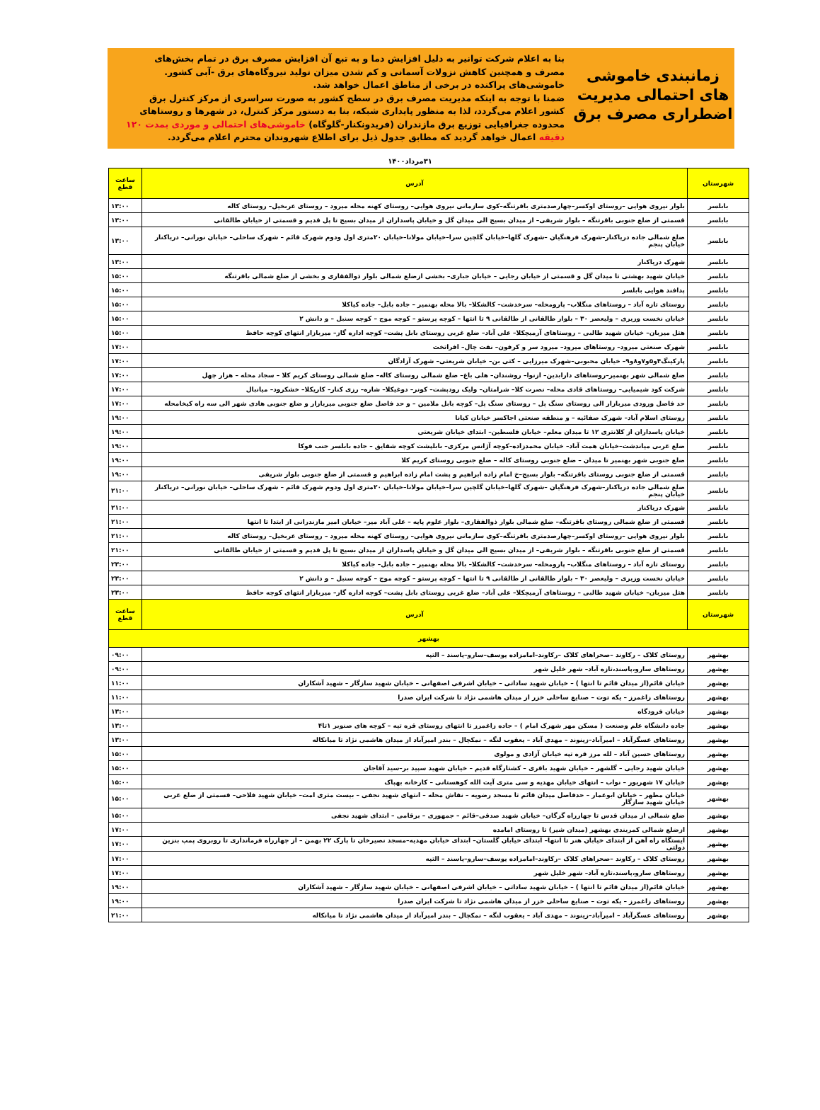زمانبندی خاموشی های احتمالی مدیریت اضطراری مصرف برق
بنا به اعلام شرکت توانیر به دلیل افزایش دما و به تبع آن افزایش مصرف برق در تمام بخش‌های مصرف و همچنین کاهش نزولات آسمانی و کم شدن میزان تولید نیروگاه‌های برق -آبی کشور. خاموشی‌های پراکنده در برخی از مناطق اعمال خواهد شد.
ضمنا با توجه به اینکه مدیریت مصرف برق در سطح کشور به صورت سراسری از مرکز کنترل برق کشور اعلام می‌گردد، لذا به منظور پایداری شبکه، بنا به دستور مرکز کنترل، در شهرها و روستاهای محدوده جغرافیایی توزیع برق مازندران (فریدونکنار-گلوگاه) خاموشی‌های احتمالی و موردی بمدت ۱۲۰ دقیقه اعمال خواهد گردید که مطابق جدول ذیل برای اطلاع شهروندان محترم اعلام می‌گردد.
۳۱مرداد۱۴۰۰
| شهرستان | آدرس | ساعت قطع |
| --- | --- | --- |
| بابلسر | بلوار نیروی هوایی –روستای اوکسر–چهارصدمتری باقرتنگه–کوی سازمانی نیروی هوایی– روستای کهنه محله میرود – روستای عربخیل– روستای کاله | ۱۳:۰۰ |
| بابلسر | قسمتی از ضلع جنوبی باقرتنگه – بلوار شریفی– از میدان بسیج الی میدان گل و خیابان پاسداران از میدان بسیج تا پل قدیم و قسمتی از خیابان طالقانی | ۱۳:۰۰ |
| بابلسر | ضلع شمالی جاده دریاکنار–شهرک فرهنگیان –شهرک گلها–خیابان گلچین سرا–خیابان مولانا–خیابان ۲۰متری اول ودوم شهرک قائم – شهرک ساحلی– خیابان نورانی– دریاکنار خیابان پنجم | ۱۳:۰۰ |
| بابلسر | شهرک دریاکنار | ۱۳:۰۰ |
| بابلسر | خیابان شهید بهشتی تا میدان گل و قسمتی از خیابان رجایی – خیابان جباری– بخشی ازضلع شمالی بلوار ذوالفقاری و بخشی از ضلع شمالی باقرتنگه | ۱۵:۰۰ |
| بابلسر | پدافند هوایی بابلسر | ۱۵:۰۰ |
| بابلسر | روستای تازه آباد – روستاهای منگلاب– پارومحله– سرخدشت– کالشکلا– بالا محله بهنمیر – جاده بابل– جاده کیاکلا | ۱۵:۰۰ |
| بابلسر | خیابان نخست وزیری – ولیعصر ۳۰ – بلوار طالقانی از طالقانی ۹ تا انتها – کوچه پرستو – کوچه موج – کوچه سنبل – و دانش ۲ | ۱۵:۰۰ |
| بابلسر | هتل میزبان– خیابان شهید طالبی – روستاهای آرمیچکلا– علی آباد– ضلع غربی روستای بابل پشت– کوچه اداره گاز– میربازار انتهای کوچه حافظ | ۱۵:۰۰ |
| بابلسر | شهرک صنعتی میرود– روستاهای میرود– میرود سر و کرفون– نفت چال– افراتخت | ۱۷:۰۰ |
| بابلسر | پارکینگ۴و۵و۷و۸و۹– خیابان محبوبی–شهرک میرزایی – کتی بن– خیابان شریعتی– شهرک آزادگان | ۱۷:۰۰ |
| بابلسر | ضلع شمالی شهر بهنمیر–روستاهای دارابدین– ازنوا– روشندان– هلی باغ– ضلع شمالی روستای کاله– ضلع شمالی روستای کریم کلا – سجاد محله – هزار چهل | ۱۷:۰۰ |
| بابلسر | شرکت کود شیمیایی– روستاهای قادی محله– نصرت کلا– شرامتان– ولیک رودپشت– کونر– دوغیکلا– شاره– رزی کنار– کاریکلا– خشکرود– میانبال | ۱۷:۰۰ |
| بابلسر | حد فاصل ورودی میربازار الی روستای سنگ پل – روستای سنگ پل– کوچه بابل ملامین – و حد فاصل ضلع جنوبی میربازار و ضلع جنوبی هادی شهر الی سه راه کیخامحله | ۱۷:۰۰ |
| بابلسر | روستای اسلام آباد– شهرک صفائیه – و منطقه صنعتی اجاکسر خیابان کیانا | ۱۹:۰۰ |
| بابلسر | خیابان پاسداران از کلانتری ۱۲ تا میدان معلم– خیابان فلسطین– ابتدای خیابان شریعتی | ۱۹:۰۰ |
| بابلسر | ضلع غربی میاندشت–خیابان همت آباد– خیابان محمدزاده–کوچه آژانس مرکزی– بابلپشت کوچه شقایق – جاده بابلسر جنب فوکا | ۱۹:۰۰ |
| بابلسر | ضلع جنوبی شهر بهنمیر تا میدان – ضلع جنوبی روستای کاله – ضلع جنوبی روستای کریم کلا | ۱۹:۰۰ |
| بابلسر | قسمتی از ضلع جنوبی روستای باقرتنگه– بلوار بسیج–خ امام زاده ابراهیم و پشت امام زاده ابراهیم و قسمتی از ضلع جنوبی بلوار شریفی | ۱۹:۰۰ |
| بابلسر | ضلع شمالی جاده دریاکنار–شهرک فرهنگیان –شهرک گلها–خیابان گلچین سرا–خیابان مولانا–خیابان ۲۰متری اول ودوم شهرک قائم – شهرک ساحلی– خیابان نورانی– دریاکنار خیابان پنجم | ۲۱:۰۰ |
| بابلسر | شهرک دریاکنار | ۲۱:۰۰ |
| بابلسر | قسمتی از ضلع شمالی روستای باقرتنگه– ضلع شمالی بلوار ذوالفقاری– بلوار علوم پایه – علی آباد میر– خیابان امیر مازندرانی از ابتدا تا انتها | ۲۱:۰۰ |
| بابلسر | بلوار نیروی هوایی –روستای اوکسر–چهارصدمتری باقرتنگه–کوی سازمانی نیروی هوایی– روستای کهنه محله میرود – روستای عربخیل– روستای کاله | ۲۱:۰۰ |
| بابلسر | قسمتی از ضلع جنوبی باقرتنگه – بلوار شریفی– از میدان بسیج الی میدان گل و خیابان پاسداران از میدان بسیج تا پل قدیم و قسمتی از خیابان طالقانی | ۲۱:۰۰ |
| بابلسر | روستای تازه آباد – روستاهای منگلاب– پارومحله– سرخدشت– کالشکلا– بالا محله بهنمیر – جاده بابل– جاده کیاکلا | ۲۳:۰۰ |
| بابلسر | خیابان نخست وزیری – ولیعصر ۳۰ – بلوار طالقانی از طالقانی ۹ تا انتها – کوچه پرستو – کوچه موج – کوچه سنبل – و دانش ۲ | ۲۳:۰۰ |
| بابلسر | هتل میزبان– خیابان شهید طالبی – روستاهای آرمیچکلا– علی آباد– ضلع غربی روستای بابل پشت– کوچه اداره گاز– میربازار انتهای کوچه حافظ | ۲۳:۰۰ |
| شهرستان | آدرس | ساعت قطع |
| بهشهر | | |
| بهشهر | روستای کلاک – رکاوند –صحراهای کلاک –رکاوند–امامزاده یوسف–سارو–پاسند – التپه | ۰۹:۰۰ |
| بهشهر | روستاهای سارو،پاسند،تازه آباد– شهر خلیل شهر | ۰۹:۰۰ |
| بهشهر | خیابان قائم(از میدان قائم تا انتها ) – خیابان شهید ساداتی – خیابان اشرفی اصفهانی – خیابان شهید سازگار – شهید آشکاران | ۱۱:۰۰ |
| بهشهر | روستاهای زاغمرز – یکه توت – صنایع ساحلی خزر از میدان هاشمی نژاد تا شرکت ایران صدرا | ۱۱:۰۰ |
| بهشهر | خیابان فرودگاه | ۱۳:۰۰ |
| بهشهر | جاده دانشگاه علم وصنعت ( مسکن مهر شهرک امام ) – جاده زاغمرز تا انتهای روستای قره تپه – کوچه های صنوبر ۱تا۴ | ۱۳:۰۰ |
| بهشهر | روستاهای عسگرآباد – امیرآباد–زینوند – مهدی آباد – یعقوب لنگه – نمکچال – بندر امیرآباد از میدان هاشمی نژاد تا میانکاله | ۱۳:۰۰ |
| بهشهر | روستاهای حسین آباد – لله مرز قره تپه خیابان آزادی و مولوی | ۱۵:۰۰ |
| بهشهر | خیابان شهید رجایی – گلشهر – خیابان شهید باقری – کشتارگاه قدیم – خیابان شهید سپید بر–سید آقاجان | ۱۵:۰۰ |
| بهشهر | خیابان ۱۷ شهریور – نواب – انتهای خیابان مهدیه و سی متری آیت الله کوهستانی – کارخانه بهپاک | ۱۵:۰۰ |
| بهشهر | خیابان مطهر – خیابان ابوعمار – حدفاصل میدان قائم تا مسجد رضویه – نقاش محله – انتهای شهید نجفی – بیست متری امت– خیابان شهید فلاحی– قسمتی از ضلع غربی خیابان شهید سازگار | ۱۵:۰۰ |
| بهشهر | ضلع شمالی از میدان قدس تا چهارراه گرگان– خیابان شهید صدقی–قائم – جمهوری – برقامی – ابتدای شهید نجفی | ۱۵:۰۰ |
| بهشهر | ازضلع شمالی کمربندی بهشهر (میدان شیر) تا روستای امامده | ۱۷:۰۰ |
| بهشهر | ایستگاه راه آهن از ابتدای خیابان هنر تا انتها– ابتدای خیابان گلستان– ابتدای خیابان مهدیه–مسجد نصیرخان تا پارک ۲۲ بهمن – از چهارراه فرمانداری تا روبروی پمپ بنزین دولتی | ۱۷:۰۰ |
| بهشهر | روستای کلاک – رکاوند –صحراهای کلاک –رکاوند–امامزاده یوسف–سارو–پاسند – التپه | ۱۷:۰۰ |
| بهشهر | روستاهای سارو،پاسند،تازه آباد– شهر خلیل شهر | ۱۷:۰۰ |
| بهشهر | خیابان قائم(از میدان قائم تا انتها ) – خیابان شهید ساداتی – خیابان اشرفی اصفهانی – خیابان شهید سازگار – شهید آشکاران | ۱۹:۰۰ |
| بهشهر | روستاهای زاغمرز – یکه توت – صنایع ساحلی خزر از میدان هاشمی نژاد تا شرکت ایران صدرا | ۱۹:۰۰ |
| بهشهر | روستاهای عسگرآباد – امیرآباد–زینوند – مهدی آباد – یعقوب لنگه – نمکچال – بندر امیرآباد از میدان هاشمی نژاد تا میانکاله | ۲۱:۰۰ |